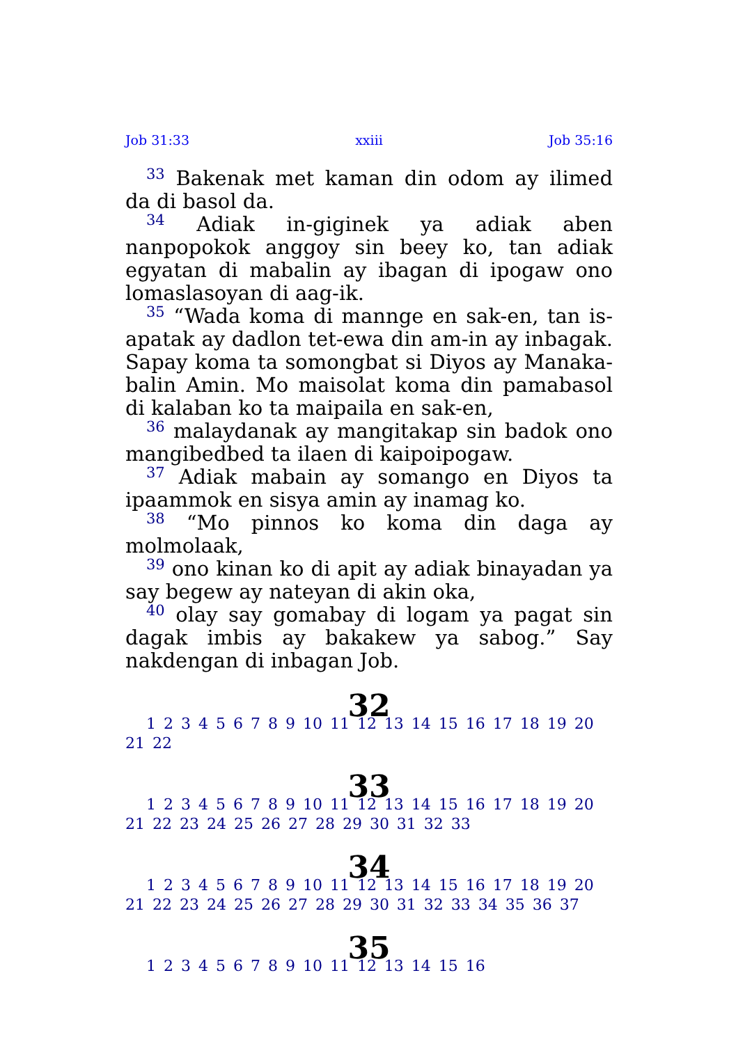Job 31:33 xxiii Job 35:16
<sup>33</sup> Bakenak met kaman din odom ay ilimed da di basol da.
<sup>34</sup> Adiak in-giginek ya adiak aben nanpopokok anggoy sin beey ko, tan adiak egyatan di mabalin ay ibagan di ipogaw ono lomaslasoyan di aag-ik.
<sup>35</sup> “Wada koma di mannge en sak-en, tan is-apatak ay dadlon tet-ewa din am-in ay inbagak. Sapay koma ta somongbat si Diyos ay Manaka-balin Amin. Mo maisolat koma din pamabasol di kalaban ko ta maipaila en sak-en,
<sup>36</sup> malaydanak ay mangitakap sin badok ono mangibedbed ta ilaen di kaipoipogaw.
<sup>37</sup> Adiak mabain ay somango en Diyos ta ipaammok en sisya amin ay inamag ko.
<sup>38</sup> “Mo pinnos ko koma din daga ay molmolaak,
<sup>39</sup> ono kinan ko di apit ay adiak binayadan ya say begew ay nateyan di akin oka,
<sup>40</sup> olay say gomabay di logam ya pagat sin dagak imbis ay bakakew ya sabog.” Say nakdengan di inbagan Job.
32
1 2 3 4 5 6 7 8 9 10 11 12 13 14 15 16 17 18 19 20 21 22
33
1 2 3 4 5 6 7 8 9 10 11 12 13 14 15 16 17 18 19 20 21 22 23 24 25 26 27 28 29 30 31 32 33
34
1 2 3 4 5 6 7 8 9 10 11 12 13 14 15 16 17 18 19 20 21 22 23 24 25 26 27 28 29 30 31 32 33 34 35 36 37
35
1 2 3 4 5 6 7 8 9 10 11 12 13 14 15 16